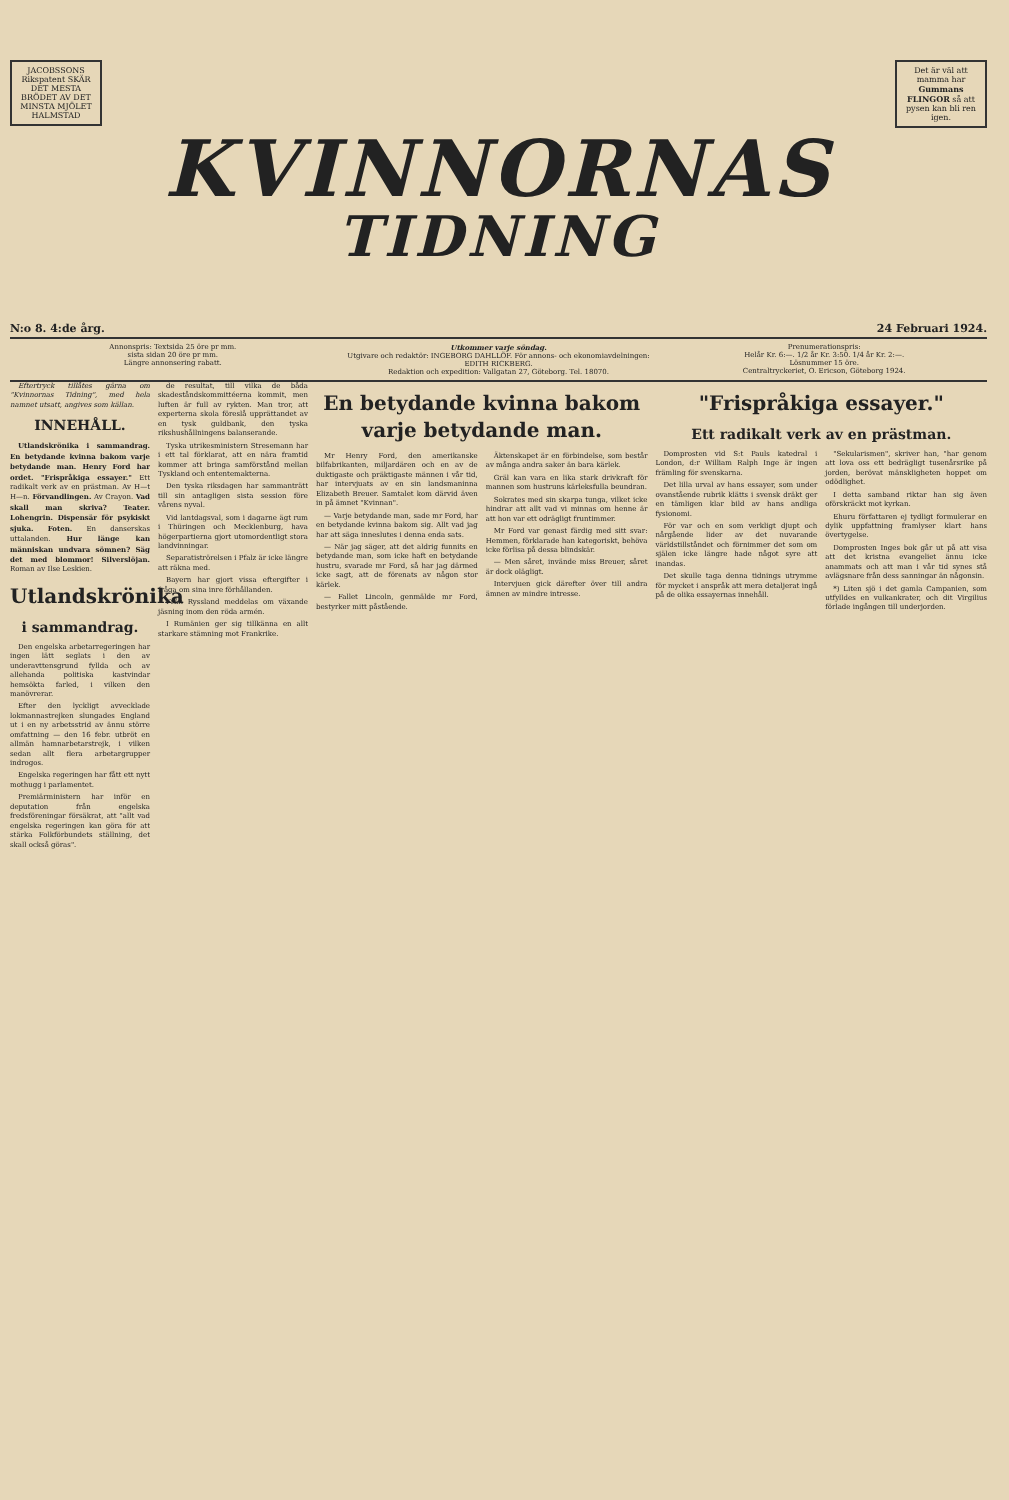JACOBSSONS Rikspatent SKÄR DET MESTA BRÖDET AV DET MINSTA MJÖLET HALMSTAD
KVINNORNAS
TIDNING
Det är väl att mamma har Gummans FLINGOR så att pysen kan bli ren igen.
N:o 8. 4:de årg. 24 Februari 1924.
Annonspris: Textsida 25 öre pr mm.
sista sidan 20 öre pr mm.
Längre annonsering rabatt.
Utkommer varje söndag.
Utgivare och redaktör: INGEBORG DAHLLÖF. För annons- och ekonomiavdelningen: EDITH RICKBERG.
Redaktion och expedition: Vallgatan 27, Göteborg. Tel. 18070.
Prenumerationspris:
Helår Kr. 6:—. 1/2 år Kr. 3:50. 1/4 år Kr. 2:—.
Lösnummer 15 öre.
Centraltryckeriet, O. Ericson, Göteborg 1924.
Eftertryck tillåtes gärna om "Kvinnornas Tidning", med hela namnet utsatt, angives som källan.
INNEHÅLL.
Utlandskrönika i sammandrag. En betydande kvinna bakom varje betydande man. Henry Ford har ordet. "Frispråkiga essayer." Ett radikalt verk av en prästman. Av H—t H—n. Förvandlingen. Av Crayon. Vad skall man skriva? Teater. Lohengrin. Dispensär för psykiskt sjuka. Foten. En danserskas uttalanden. Hur länge kan människan undvara sömnen? Säg det med blommor! Silverslöjan. Roman av Ilse Leskien.
Utlandskrönika
i sammandrag.
Den engelska arbetarregeringen har ingen lätt seglats i den av underavttensgrund fyllda och av allehanda politiska kastvindar hemsökta farled, i vilken den manövrerar.
Efter den lyckligt avvecklade lokmannastrejken slungades England ut i en ny arbetsstrid av ännu större omfattning — den 16 febr. utbröt en allmän hamnarbetarstrejk, i vilken sedan allt flera arbetargrupper indrogos.
Engelska regeringen har fått ett nytt mothugg i parlamentet.
Premiärministern har inför en deputation från engelska fredsföreningar försäkrat, att "allt vad engelska regeringen kan göra för att stärka Folkförbundets ställning, det skall också göras".
de resultat, till vilka de båda skadeståndskommittéerna kommit, men luften är full av rykten. Man tror, att experterna skola föreslå upprättandet av en tysk guldbank, den tyska rikshushållningens balanserande.
Tyska utrikesministern Stresemann har i ett tal förklarat, att en nära framtid kommer att bringa samförstånd mellan Tyskland och ententemakterna.
Den tyska riksdagen har sammanträtt till sin antagligen sista session före vårens nyval.
Vid lantdagsval, som i dagarne ägt rum i Thüringen och Mecklenburg, hava högerpartierna gjort utomordentligt stora landvinningar.
Separatiströrelsen i Pfalz är icke längre att räkna med.
Bayern har gjort vissa eftergifter i fråga om sina inre förhållanden.
Från Ryssland meddelas om växande jäsning inom den röda armén.
I Rumänien ger sig tillkänna en allt starkare stämning mot Frankrike.
En betydande kvinna bakom varje betydande man.
Mr Henry Ford, den amerikanske bilfabrikanten, miljardären och en av de duktigaste och präktigaste männen i vår tid, har intervjuats av en sin landsmaninna Elizabeth Breuer. Samtalet kom därvid även in på ämnet "Kvinnan".
— Varje betydande man, sade mr Ford, har en betydande kvinna bakom sig. Allt vad jag har att säga inneslutes i denna enda sats.
— När jag säger, att det aldrig funnits en betydande man, som icke haft en betydande hustru, svarade mr Ford, så har jag därmed icke sagt, att de förenats av någon stor kärlek.
— Fallet Lincoln, genmälde mr Ford, bestyrker mitt påstående.
Äktenskapet är en förbindelse, som består av många andra saker än bara kärlek.
Gräl kan vara en lika stark drivkraft för mannen som hustruns kärleksfulla beundran.
Sokrates med sin skarpa tunga, vilket icke hindrar att allt vad vi minnas om henne är att hon var ett odrägligt fruntimmer.
Mr Ford var genast färdig med sitt svar: Hemmen, förklarade han kategoriskt, behöva icke förlisa på dessa blindskär.
— Men såret, invände miss Breuer, såret är dock olägligt.
Intervjuen gick därefter över till andra ämnen av mindre intresse.
"Frispråkiga essayer."
Ett radikalt verk av en prästman.
Domprosten vid S:t Pauls katedral i London, d:r William Ralph Inge är ingen främling för svenskarna.
Det lilla urval av hans essayer, som under ovanstående rubrik klätts i svensk dräkt ger en tämligen klar bild av hans andliga fysionomi.
För var och en som verkligt djupt och nårgående lider av det nuvarande världstillståndet och förnimmer det som om själen icke längre hade något syre att inandas.
Det skulle taga denna tidnings utrymme för mycket i anspråk att mera detaljerat ingå på de olika essayernas innehåll.
"Sekularismen", skriver han, "har genom att lova oss ett bedrägligt tusenårsrike på jorden, berövat mänskligheten hoppet om odödlighet.
I detta samband riktar han sig även oförskräckt mot kyrkan.
Ehuru författaren ej tydligt formulerar en dylik uppfattning framlyser klart hans övertygelse.
Domprosten Inges bok går ut på att visa att det kristna evangeliet ännu icke anammats och att man i vår tid synes stå avlägsnare från dess sanningar än någonsin.
*) Liten sjö i det gamla Campanien, som utfylldes en vulkankrater, och dit Virgilius förlade ingången till underjorden.